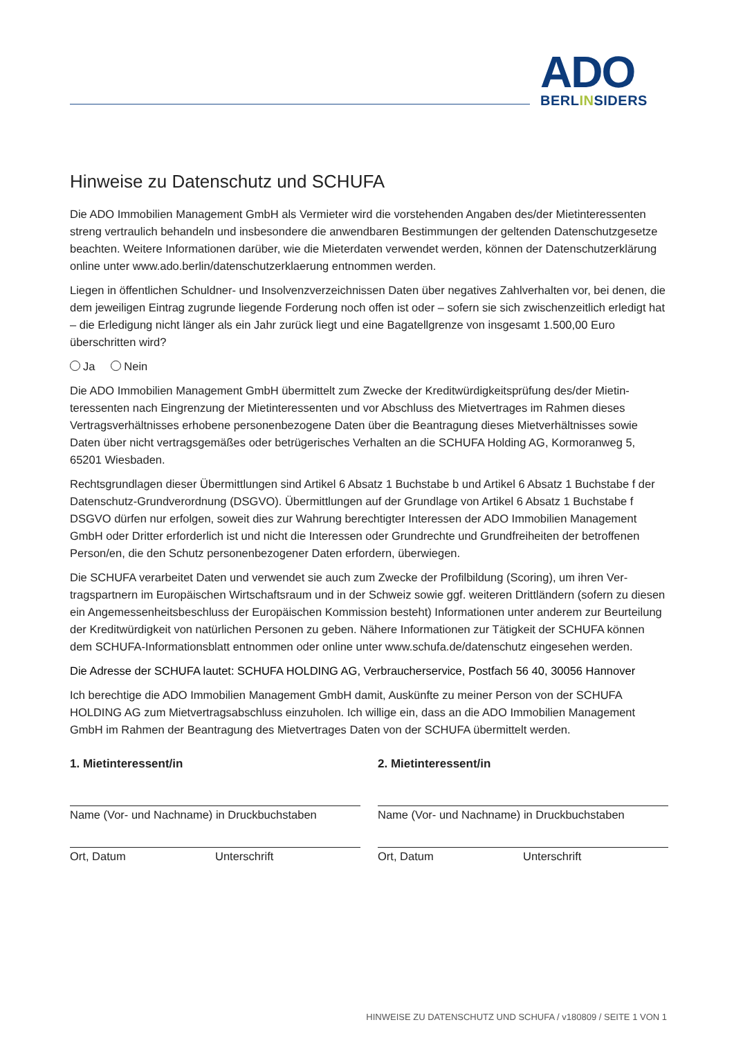ADO
BERLINSIDERS
Hinweise zu Datenschutz und SCHUFA
Die ADO Immobilien Management GmbH als Vermieter wird die vorstehenden Angaben des/der Mietinter­essenten streng vertraulich behandeln und insbesondere die anwendbaren Bestimmungen der geltenden Datenschutzgesetze beachten. Weitere Informationen darüber, wie die Mieterdaten verwendet werden, können der Datenschutzerklärung online unter www.ado.berlin/datenschutzerklaerung entnommen werden.
Liegen in öffentlichen Schuldner- und Insolvenzverzeichnissen Daten über negatives Zahlverhalten vor, bei denen, die dem jeweiligen Eintrag zugrunde liegende Forderung noch offen ist oder – sofern sie sich zwischen­zeitlich erledigt hat – die Erledigung nicht länger als ein Jahr zurück liegt und eine Bagatellgrenze von insge­samt 1.500,00 Euro überschritten wird?
Ja Nein
Die ADO Immobilien Management GmbH übermittelt zum Zwecke der Kreditwürdigkeitsprüfung des/der Mietin­teressenten nach Eingrenzung der Mietinteressenten und vor Abschluss des Mietvertrages im Rahmen dieses Vertragsverhältnisses erhobene personenbezogene Daten über die Beantragung dieses Mietverhältnisses sowie Daten über nicht vertragsgemäßes oder betrügerisches Verhalten an die SCHUFA Holding AG, Kormoranweg 5, 65201 Wiesbaden.
Rechtsgrundlagen dieser Übermittlungen sind Artikel 6 Absatz 1 Buchstabe b und Artikel 6 Absatz 1 Buch­stabe f der Datenschutz-Grundverordnung (DSGVO). Übermittlungen auf der Grundlage von Artikel 6 Absatz 1 Buchstabe f DSGVO dürfen nur erfolgen, soweit dies zur Wahrung berechtigter Interessen der ADO Immobilien Management GmbH oder Dritter erforderlich ist und nicht die Interessen oder Grundrechte und Grundfreiheiten der betroffenen Person/en, die den Schutz personenbezogener Daten erfordern, überwiegen.
Die SCHUFA verarbeitet Daten und verwendet sie auch zum Zwecke der Profilbildung (Scoring), um ihren Ver­tragspartnern im Europäischen Wirtschaftsraum und in der Schweiz sowie ggf. weiteren Drittländern (sofern zu diesen ein Angemessenheitsbeschluss der Europäischen Kommission besteht) Informationen unter anderem zur Beurteilung der Kreditwürdigkeit von natürlichen Personen zu geben. Nähere Informationen zur Tätigkeit der SCHUFA können dem SCHUFA-Informationsblatt entnommen oder online unter www.schufa.de/datenschutz eingesehen werden.
Die Adresse der SCHUFA lautet: SCHUFA HOLDING AG, Verbraucherservice, Postfach 56 40, 30056 Hannover
Ich berechtige die ADO Immobilien Management GmbH damit, Auskünfte zu meiner Person von der SCHUFA HOLDING AG zum Mietvertragsabschluss einzuholen. Ich willige ein, dass an die ADO Immobilien Manage­ment GmbH im Rahmen der Beantragung des Mietvertrages Daten von der SCHUFA übermittelt werden.
1. Mietinteressent/in
Name (Vor- und Nachname) in Druckbuchstaben
Ort, Datum Unterschrift
2. Mietinteressent/in
Name (Vor- und Nachname) in Druckbuchstaben
Ort, Datum Unterschrift
HINWEISE ZU DATENSCHUTZ UND SCHUFA / v180809 / SEITE 1 VON 1